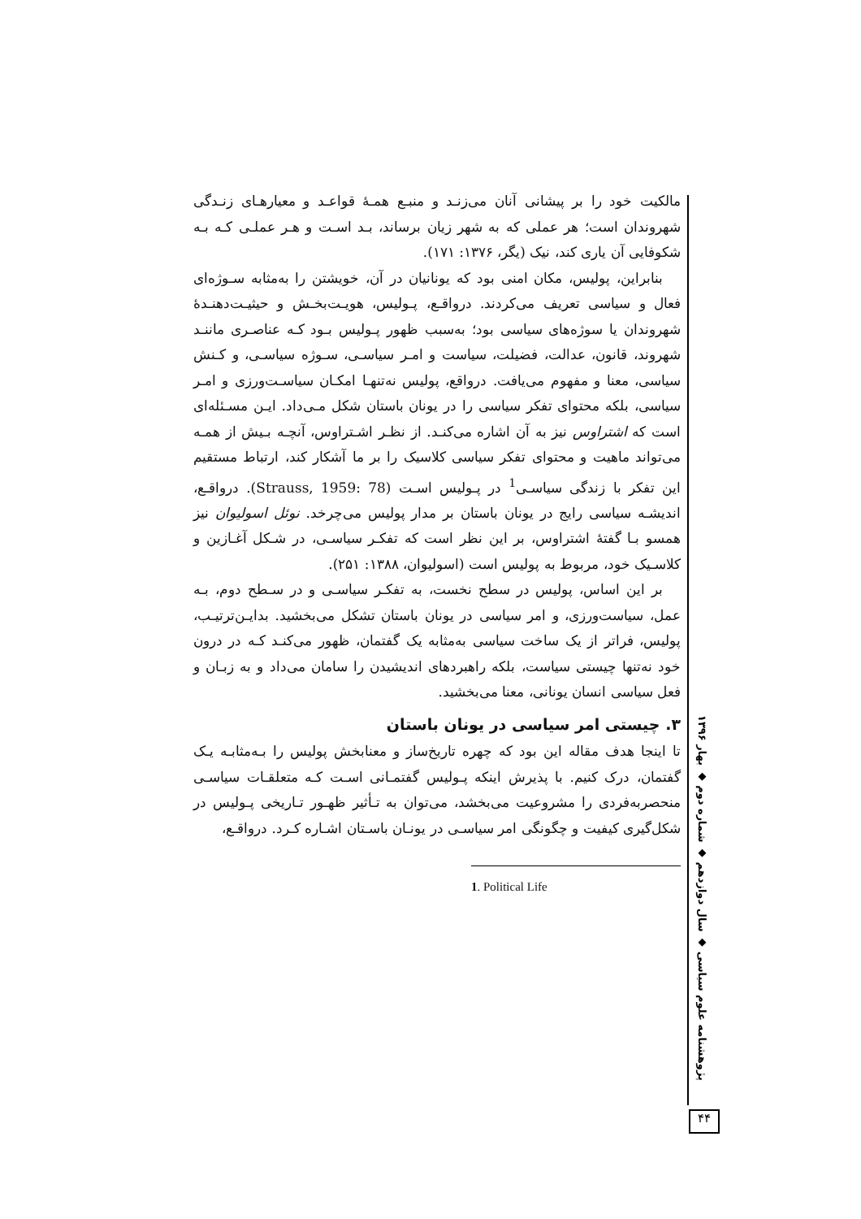مالکیت خود را بر پیشانی آنان می‌زنـد و منبـع همـهٔ قواعـد و معیارهـای زنـدگی شهروندان است؛ هر عملی که به شهر زیان برساند، بـد اسـت و هـر عملـی کـه بـه شکوفایی آن یاری کند، نیک (یگر، ۱۳۷۶: ۱۷۱).
بنابراین، پولیس، مکان امنی بود که یونانیان در آن، خویشتن را به‌مثابه سـوژه‌ای فعال و سیاسی تعریف می‌کردند. درواقـع، پـولیس، هویـت‌بخـش و حیثیـت‌دهنـدهٔ شهروندان یا سوژه‌های سیاسی بود؛ به‌سبب ظهور پـولیس بـود کـه عناصـری ماننـد شهروند، قانون، عدالت، فضیلت، سیاست و امـر سیاسـی، سـوژه سیاسـی، و کـنش سیاسی، معنا و مفهوم می‌یافت. درواقع، پولیس نه‌تنهـا امکـان سیاسـت‌ورزی و امـر سیاسی، بلکه محتوای تفکر سیاسی را در یونان باستان شکل مـی‌داد. ایـن مسـئله‌ای است که اشتراوس نیز به آن اشاره می‌کنـد. از نظـر اشـتراوس، آنچـه بـیش از همـه می‌تواند ماهیت و محتوای تفکر سیاسی کلاسیک را بر ما آشکار کند، ارتباط مستقیم این تفکر با زندگی سیاسـی<sup>1</sup> در پـولیس اسـت (Strauss, 1959: 78). درواقـع، اندیشـه سیاسی رایج در یونان باستان بر مدار پولیس می‌چرخد. نوئل اسولیوان نیز همسو بـا گفتهٔ اشتراوس، بر این نظر است که تفکـر سیاسـی، در شـکل آغـازین و کلاسـیک خود، مربوط به پولیس است (اسولیوان، ۱۳۸۸: ۲۵۱).
بر این اساس، پولیس در سطح نخست، به تفکـر سیاسـی و در سـطح دوم، بـه عمل، سیاست‌ورزی، و امر سیاسی در یونان باستان تشکل می‌بخشید. بدایـن‌ترتیـب، پولیس، فراتر از یک ساخت سیاسی به‌مثابه یک گفتمان، ظهور می‌کنـد کـه در درون خود نه‌تنها چیستی سیاست، بلکه راهبردهای اندیشیدن را سامان می‌داد و به زبـان و فعل سیاسی انسان یونانی، معنا می‌بخشید.
۳. چیستی امر سیاسی در یونان باستان
تا اینجا هدف مقاله این بود که چهره تاریخ‌ساز و معنابخش پولیس را بـه‌مثابـه یـک گفتمان، درک کنیم. با پذیرش اینکه پـولیس گفتمـانی اسـت کـه متعلقـات سیاسـی منحصربه‌فردی را مشروعیت می‌بخشد، می‌توان به تـأثیر ظهـور تـاریخی پـولیس در شکل‌گیری کیفیت و چگونگی امر سیاسـی در یونـان باسـتان اشـاره کـرد. درواقـع،
1. Political Life
پژوهشنامه علوم سیاسی ◆ سال دوازدهم ◆ شماره دوم ◆ بهار ۱۳۹۶
۴۴